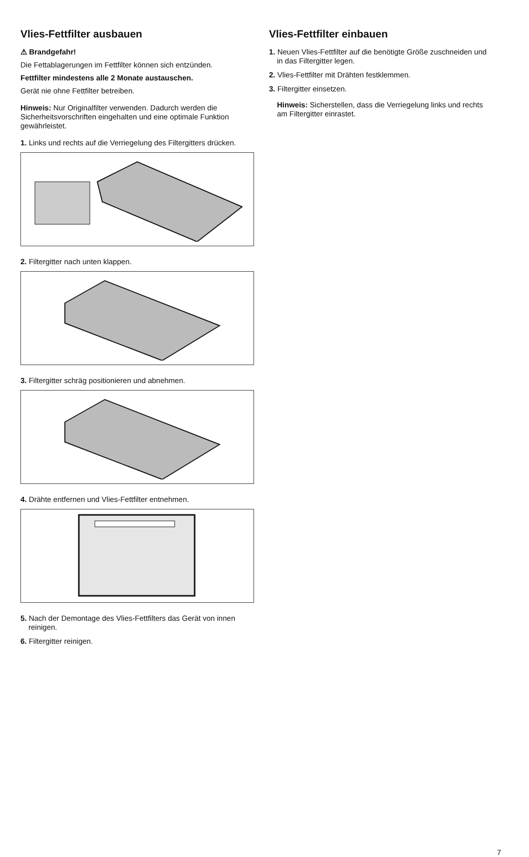Vlies-Fettfilter ausbauen
⚠ Brandgefahr!
Die Fettablagerungen im Fettfilter können sich entzünden.
Fettfilter mindestens alle 2 Monate austauschen.
Gerät nie ohne Fettfilter betreiben.
Hinweis: Nur Originalfilter verwenden. Dadurch werden die Sicherheitsvorschriften eingehalten und eine optimale Funktion gewährleistet.
1. Links und rechts auf die Verriegelung des Filtergitters drücken.
2. Filtergitter nach unten klappen.
3. Filtergitter schräg positionieren und abnehmen.
4. Drähte entfernen und Vlies-Fettfilter entnehmen.
5. Nach der Demontage des Vlies-Fettfilters das Gerät von innen reinigen.
6. Filtergitter reinigen.
Vlies-Fettfilter einbauen
1. Neuen Vlies-Fettfilter auf die benötigte Größe zuschneiden und in das Filtergitter legen.
2. Vlies-Fettfilter mit Drähten festklemmen.
3. Filtergitter einsetzen.
Hinweis: Sicherstellen, dass die Verriegelung links und rechts am Filtergitter einrastet.
7